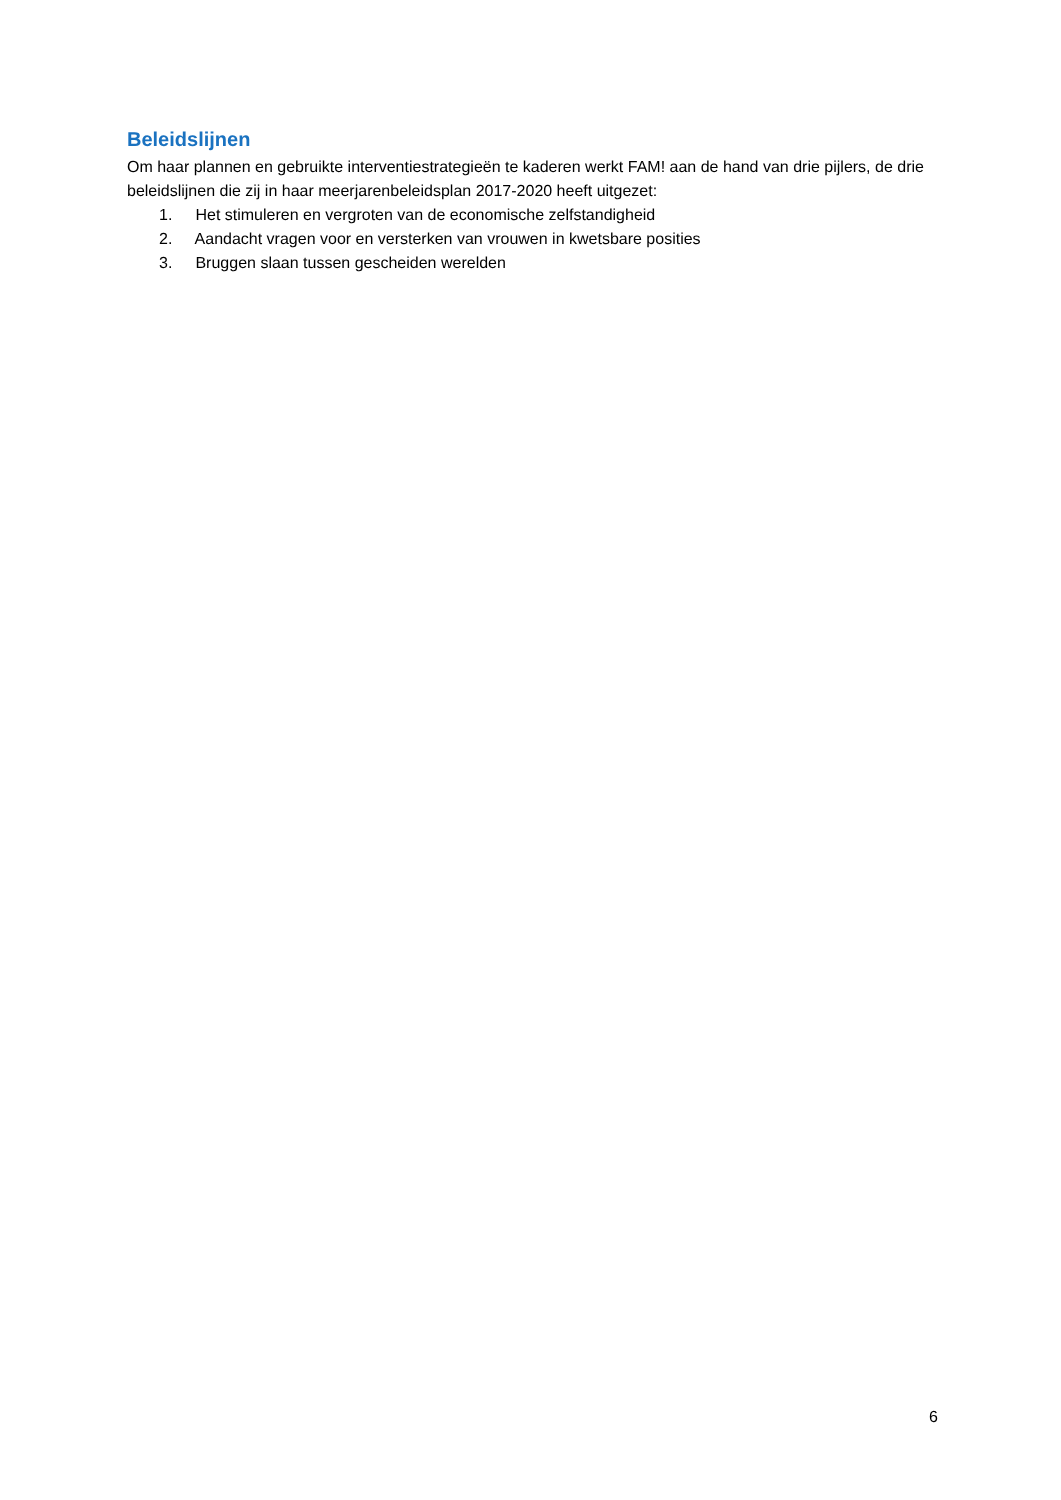Beleidslijnen
Om haar plannen en gebruikte interventiestrategieën te kaderen werkt FAM! aan de hand van drie pijlers, de drie beleidslijnen die zij in haar meerjarenbeleidsplan 2017-2020 heeft uitgezet:
1. Het stimuleren en vergroten van de economische zelfstandigheid
2. Aandacht vragen voor en versterken van vrouwen in kwetsbare posities
3. Bruggen slaan tussen gescheiden werelden
6